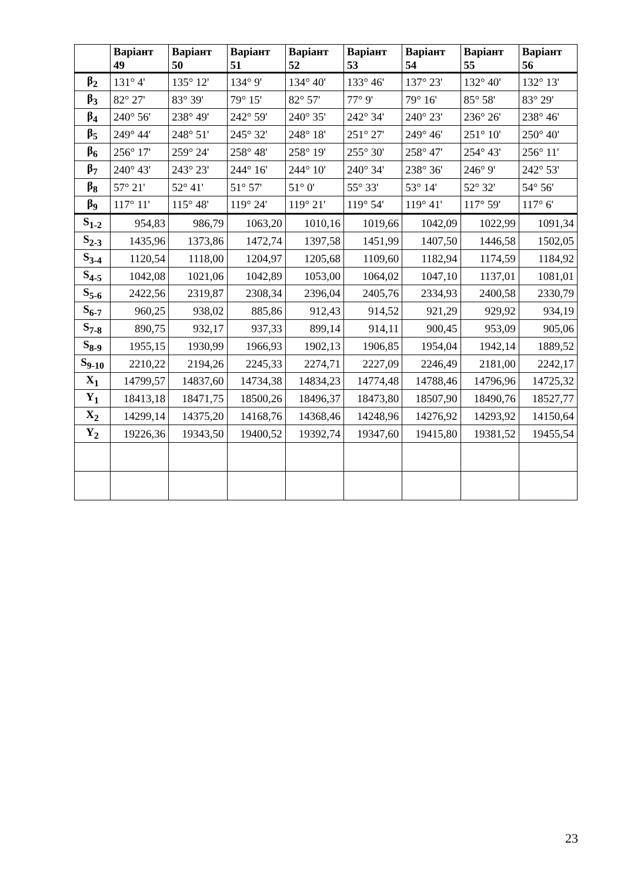| | Варіант 49 | Варіант 50 | Варіант 51 | Варіант 52 | Варіант 53 | Варіант 54 | Варіант 55 | Варіант 56 |
| --- | --- | --- | --- | --- | --- | --- | --- | --- |
| β<sub>2</sub> | 131° 4' | 135° 12' | 134° 9' | 134° 40' | 133° 46' | 137° 23' | 132° 40' | 132° 13' |
| β<sub>3</sub> | 82° 27' | 83° 39' | 79° 15' | 82° 57' | 77° 9' | 79° 16' | 85° 58' | 83° 29' |
| β<sub>4</sub> | 240° 56' | 238° 49' | 242° 59' | 240° 35' | 242° 34' | 240° 23' | 236° 26' | 238° 46' |
| β<sub>5</sub> | 249° 44' | 248° 51' | 245° 32' | 248° 18' | 251° 27' | 249° 46' | 251° 10' | 250° 40' |
| β<sub>6</sub> | 256° 17' | 259° 24' | 258° 48' | 258° 19' | 255° 30' | 258° 47' | 254° 43' | 256° 11' |
| β<sub>7</sub> | 240° 43' | 243° 23' | 244° 16' | 244° 10' | 240° 34' | 238° 36' | 246° 9' | 242° 53' |
| β<sub>8</sub> | 57° 21' | 52° 41' | 51° 57' | 51° 0' | 55° 33' | 53° 14' | 52° 32' | 54° 56' |
| β<sub>9</sub> | 117° 11' | 115° 48' | 119° 24' | 119° 21' | 119° 54' | 119° 41' | 117° 59' | 117° 6' |
| S<sub>1-2</sub> | 954,83 | 986,79 | 1063,20 | 1010,16 | 1019,66 | 1042,09 | 1022,99 | 1091,34 |
| S<sub>2-3</sub> | 1435,96 | 1373,86 | 1472,74 | 1397,58 | 1451,99 | 1407,50 | 1446,58 | 1502,05 |
| S<sub>3-4</sub> | 1120,54 | 1118,00 | 1204,97 | 1205,68 | 1109,60 | 1182,94 | 1174,59 | 1184,92 |
| S<sub>4-5</sub> | 1042,08 | 1021,06 | 1042,89 | 1053,00 | 1064,02 | 1047,10 | 1137,01 | 1081,01 |
| S<sub>5-6</sub> | 2422,56 | 2319,87 | 2308,34 | 2396,04 | 2405,76 | 2334,93 | 2400,58 | 2330,79 |
| S<sub>6-7</sub> | 960,25 | 938,02 | 885,86 | 912,43 | 914,52 | 921,29 | 929,92 | 934,19 |
| S<sub>7-8</sub> | 890,75 | 932,17 | 937,33 | 899,14 | 914,11 | 900,45 | 953,09 | 905,06 |
| S<sub>8-9</sub> | 1955,15 | 1930,99 | 1966,93 | 1902,13 | 1906,85 | 1954,04 | 1942,14 | 1889,52 |
| S<sub>9-10</sub> | 2210,22 | 2194,26 | 2245,33 | 2274,71 | 2227,09 | 2246,49 | 2181,00 | 2242,17 |
| X<sub>1</sub> | 14799,57 | 14837,60 | 14734,38 | 14834,23 | 14774,48 | 14788,46 | 14796,96 | 14725,32 |
| Y<sub>1</sub> | 18413,18 | 18471,75 | 18500,26 | 18496,37 | 18473,80 | 18507,90 | 18490,76 | 18527,77 |
| X<sub>2</sub> | 14299,14 | 14375,20 | 14168,76 | 14368,46 | 14248,96 | 14276,92 | 14293,92 | 14150,64 |
| Y<sub>2</sub> | 19226,36 | 19343,50 | 19400,52 | 19392,74 | 19347,60 | 19415,80 | 19381,52 | 19455,54 |
23